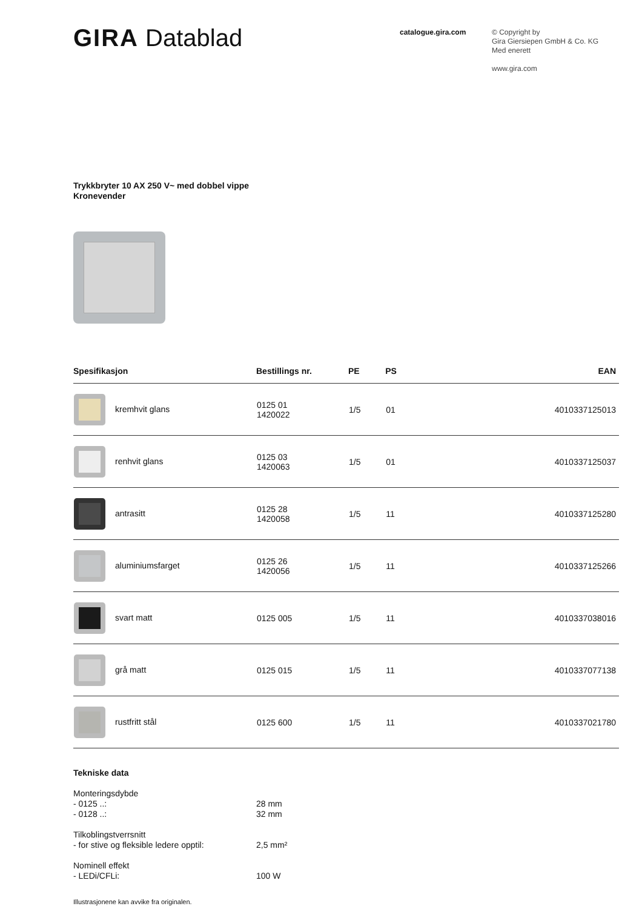GIRA Datablad
catalogue.gira.com
© Copyright by
Gira Giersiepen GmbH & Co. KG
Med enerett
www.gira.com
Trykkbryter 10 AX 250 V~ med dobbel vippe
Kronevender
| Spesifikasjon | Bestillings nr. | PE | PS | EAN |
| --- | --- | --- | --- | --- |
| kremhvit glans | 0125 01 1420022 | 1/5 | 01 | 4010337125013 |
| renhvit glans | 0125 03 1420063 | 1/5 | 01 | 4010337125037 |
| antrasitt | 0125 28 1420058 | 1/5 | 11 | 4010337125280 |
| aluminiumsfarget | 0125 26 1420056 | 1/5 | 11 | 4010337125266 |
| svart matt | 0125 005 | 1/5 | 11 | 4010337038016 |
| grå matt | 0125 015 | 1/5 | 11 | 4010337077138 |
| rustfritt stål | 0125 600 | 1/5 | 11 | 4010337021780 |
Tekniske data
Monteringsdybde
- 0125 ..:
28 mm
- 0128 ..:
32 mm
Tilkoblingstverrsnitt
- for stive og fleksible ledere opptil:
2,5 mm²
Nominell effekt
- LEDi/CFLi:
100 W
Illustrasjonene kan avvike fra originalen.